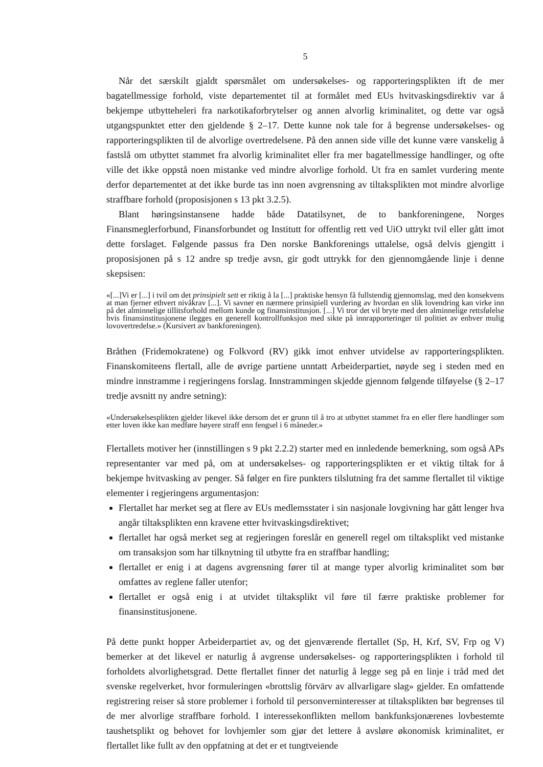5
Når det særskilt gjaldt spørsmålet om undersøkelses- og rapporteringsplikten ift de mer bagatellmessige forhold, viste departementet til at formålet med EUs hvitvaskingsdirektiv var å bekjempe utbytteheleri fra narkotikaforbrytelser og annen alvorlig kriminalitet, og dette var også utgangspunktet etter den gjeldende § 2–17. Dette kunne nok tale for å begrense undersøkelses- og rapporteringsplikten til de alvorlige overtredelsene. På den annen side ville det kunne være vanskelig å fastslå om utbyttet stammet fra alvorlig kriminalitet eller fra mer bagatellmessige handlinger, og ofte ville det ikke oppstå noen mistanke ved mindre alvorlige forhold. Ut fra en samlet vurdering mente derfor departementet at det ikke burde tas inn noen avgrensning av tiltaksplikten mot mindre alvorlige straffbare forhold (proposisjonen s 13 pkt 3.2.5).
Blant høringsinstansene hadde både Datatilsynet, de to bankforeningene, Norges Finansmeglerforbund, Finansforbundet og Institutt for offentlig rett ved UiO uttrykt tvil eller gått imot dette forslaget. Følgende passus fra Den norske Bankforenings uttalelse, også delvis gjengitt i proposisjonen på s 12 andre sp tredje avsn, gir godt uttrykk for den gjennomgående linje i denne skepsisen:
«[...]Vi er [...] i tvil om det prinsipielt sett er riktig å la [...] praktiske hensyn få fullstendig gjennomslag, med den konsekvens at man fjerner ethvert nivåkrav [...]. Vi savner en nærmere prinsipiell vurdering av hvordan en slik lovendring kan virke inn på det alminnelige tillitsforhold mellom kunde og finansinstitusjon. [...] Vi tror det vil bryte med den alminnelige rettsfølelse hvis finansinstitusjonene ilegges en generell kontrollfunksjon med sikte på innrapporteringer til politiet av enhver mulig lovovertredelse.» (Kursivert av bankforeningen).
Bråthen (Fridemokratene) og Folkvord (RV) gikk imot enhver utvidelse av rapporteringsplikten. Finanskomiteens flertall, alle de øvrige partiene unntatt Arbeiderpartiet, nøyde seg i steden med en mindre innstramme i regjeringens forslag. Innstrammingen skjedde gjennom følgende tilføyelse (§ 2–17 tredje avsnitt ny andre setning):
«Undersøkelsesplikten gjelder likevel ikke dersom det er grunn til å tro at utbyttet stammet fra en eller flere handlinger som etter loven ikke kan medføre høyere straff enn fengsel i 6 måneder.»
Flertallets motiver her (innstillingen s 9 pkt 2.2.2) starter med en innledende bemerkning, som også APs representanter var med på, om at undersøkelses- og rapporteringsplikten er et viktig tiltak for å bekjempe hvitvasking av penger. Så følger en fire punkters tilslutning fra det samme flertallet til viktige elementer i regjeringens argumentasjon:
Flertallet har merket seg at flere av EUs medlemsstater i sin nasjonale lovgivning har gått lenger hva angår tiltaksplikten enn kravene etter hvitvaskingsdirektivet;
flertallet har også merket seg at regjeringen foreslår en generell regel om tiltaksplikt ved mistanke om transaksjon som har tilknytning til utbytte fra en straffbar handling;
flertallet er enig i at dagens avgrensning fører til at mange typer alvorlig kriminalitet som bør omfattes av reglene faller utenfor;
flertallet er også enig i at utvidet tiltaksplikt vil føre til færre praktiske problemer for finansinstitusjonene.
På dette punkt hopper Arbeiderpartiet av, og det gjenværende flertallet (Sp, H, Krf, SV, Frp og V) bemerker at det likevel er naturlig å avgrense undersøkelses- og rapporteringsplikten i forhold til forholdets alvorlighetsgrad. Dette flertallet finner det naturlig å legge seg på en linje i tråd med det svenske regelverket, hvor formuleringen «brottslig förvärv av allvarligare slag» gjelder. En omfattende registrering reiser så store problemer i forhold til personverninteresser at tiltaksplikten bør begrenses til de mer alvorlige straffbare forhold. I interessekonflikten mellom bankfunksjonærenes lovbestemte taushetsplikt og behovet for lovhjemler som gjør det lettere å avsløre økonomisk kriminalitet, er flertallet like fullt av den oppfatning at det er et tungtveiende